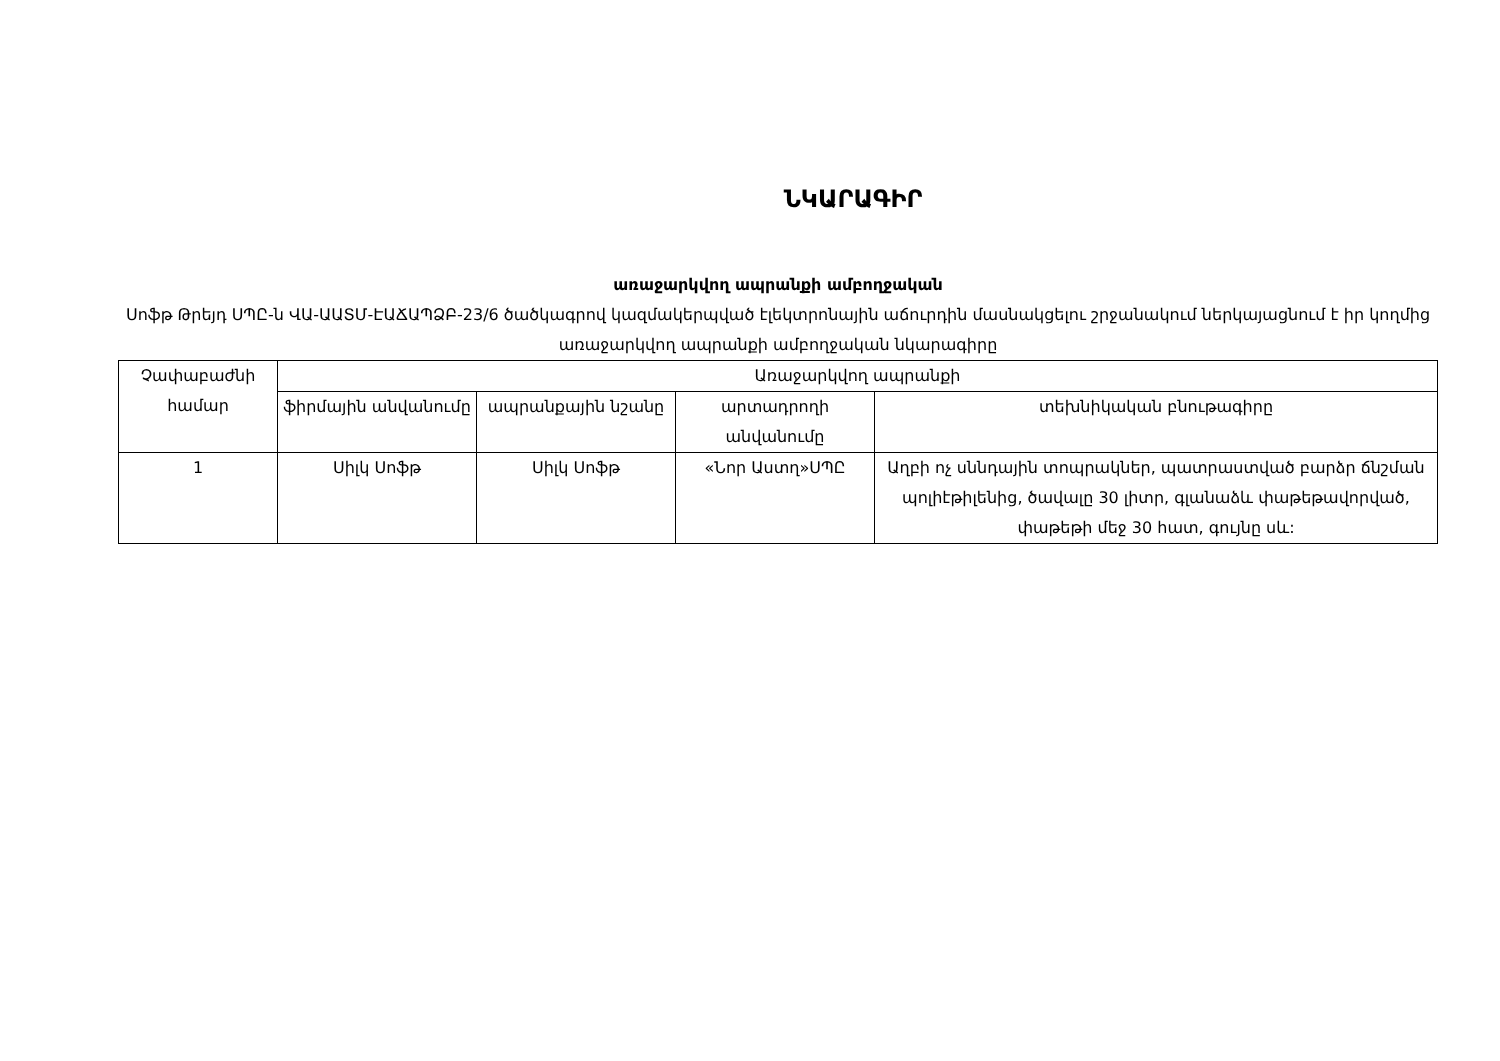ՆԿԱՐԱԳԻՐ
առաջարկվող ապրանքի ամբողջական
Սոֆթ Թրեյդ ՍՊԸ-ն ՎԱ-ԱԱՏՄ-ԷԱՃԱՊՁԲ-23/6 ծածկագրով կազմակերպված էլեկտրոնային աճուրդին մասնակցելու շրջանակում ներկայացնում է իր կողմից առաջարկվող ապրանքի ամբողջական նկարագիրը
| Չափաբաժնի համար | Առաջարկվող ապրանքի | | | |
| | ֆիրմային անվանումը | ապրանքային նշանը | արտադրողի անվանումը | տեխնիկական բնութագիրը |
| 1 | Սիլկ Սոֆթ | Սիլկ Սոֆթ | «Նոր Աստղ»ՍՊԸ | Աղբի ոչ սննդային տոպրակներ, պատրաստված բարձր ճնշման պոլիէթիլենից, ծավալը 30 լիտր, գլանաձև փաթեթավորված, փաթեթի մեջ 30 հատ, գույնը սև: |